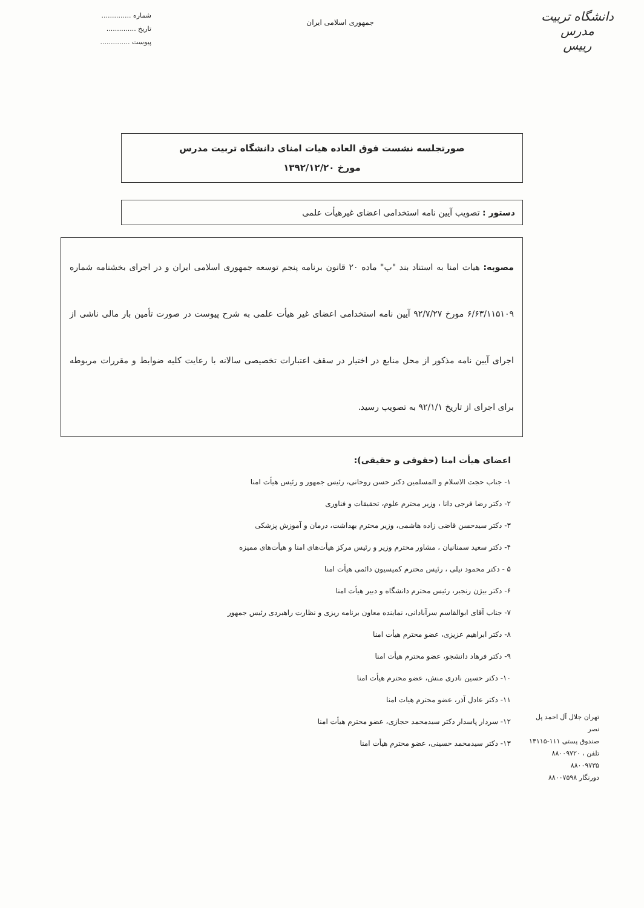دانشگاه تربیت مدرس
رییس
جمهوری اسلامی ایران
شماره ..............
تاریخ ..............
پیوست ..............
صورتجلسه نشست فوق العاده هیات امنای دانشگاه تربیت مدرس
مورخ ۱۳۹۲/۱۲/۲۰
دستور : تصویب آیین نامه استخدامی اعضای غیرهیأت علمی
مصوبه: هیات امنا به استناد بند "ب" ماده ۲۰ قانون برنامه پنجم توسعه جمهوری اسلامی ایران و در اجرای بخشنامه شماره ۶/۶۳/۱۱۵۱۰۹ مورخ ۹۲/۷/۲۷ آیین نامه استخدامی اعضای غیر هیأت علمی به شرح پیوست در صورت تأمین بار مالی ناشی از اجرای آیین نامه مذکور از محل منابع در اختیار در سقف اعتبارات تخصیصی سالانه با رعایت کلیه ضوابط و مقررات مربوطه برای اجرای از تاریخ ۹۲/۱/۱ به تصویب رسید.
اعضای هیأت امنا (حقوقی و حقیقی):
۱- جناب حجت الاسلام و المسلمین دکتر حسن روحانی، رئیس جمهور و رئیس هیأت امنا
۲- دکتر رضا فرجی دانا ، وزیر محترم علوم، تحقیقات و فناوری
۳- دکتر سیدحسن قاضی زاده هاشمی، وزیر محترم بهداشت، درمان و آموزش پزشکی
۴- دکتر سعید سمنانیان ، مشاور محترم وزیر و رئیس مرکز هیأت‌های امنا و هیأت‌های ممیزه
۵ - دکتر محمود نیلی ، رئیس محترم کمیسیون دائمی هیأت امنا
۶- دکتر بیژن رنجبر، رئیس محترم دانشگاه و دبیر هیأت امنا
۷- جناب آقای ابوالقاسم سرآبادانی، نماینده معاون برنامه ریزی و نظارت راهبردی رئیس جمهور
۸- دکتر ابراهیم عزیزی، عضو محترم هیأت امنا
۹- دکتر فرهاد دانشجو، عضو محترم هیأت امنا
۱۰- دکتر حسین نادری منش، عضو محترم هیأت امنا
۱۱- دکتر عادل آذر، عضو محترم هیات امنا
۱۲- سردار پاسدار دکتر سیدمحمد حجازی، عضو محترم هیأت امنا
۱۳- دکتر سیدمحمد حسینی، عضو محترم هیأت امنا
تهران جلال آل احمد پل نصر
صندوق پستی ۱۱۱-۱۴۱۱۵
تلفن ، ۸۸۰۰۹۷۲۰
۸۸۰۰۹۷۳۵
دورنگار ۸۸۰۰۷۵۹۸